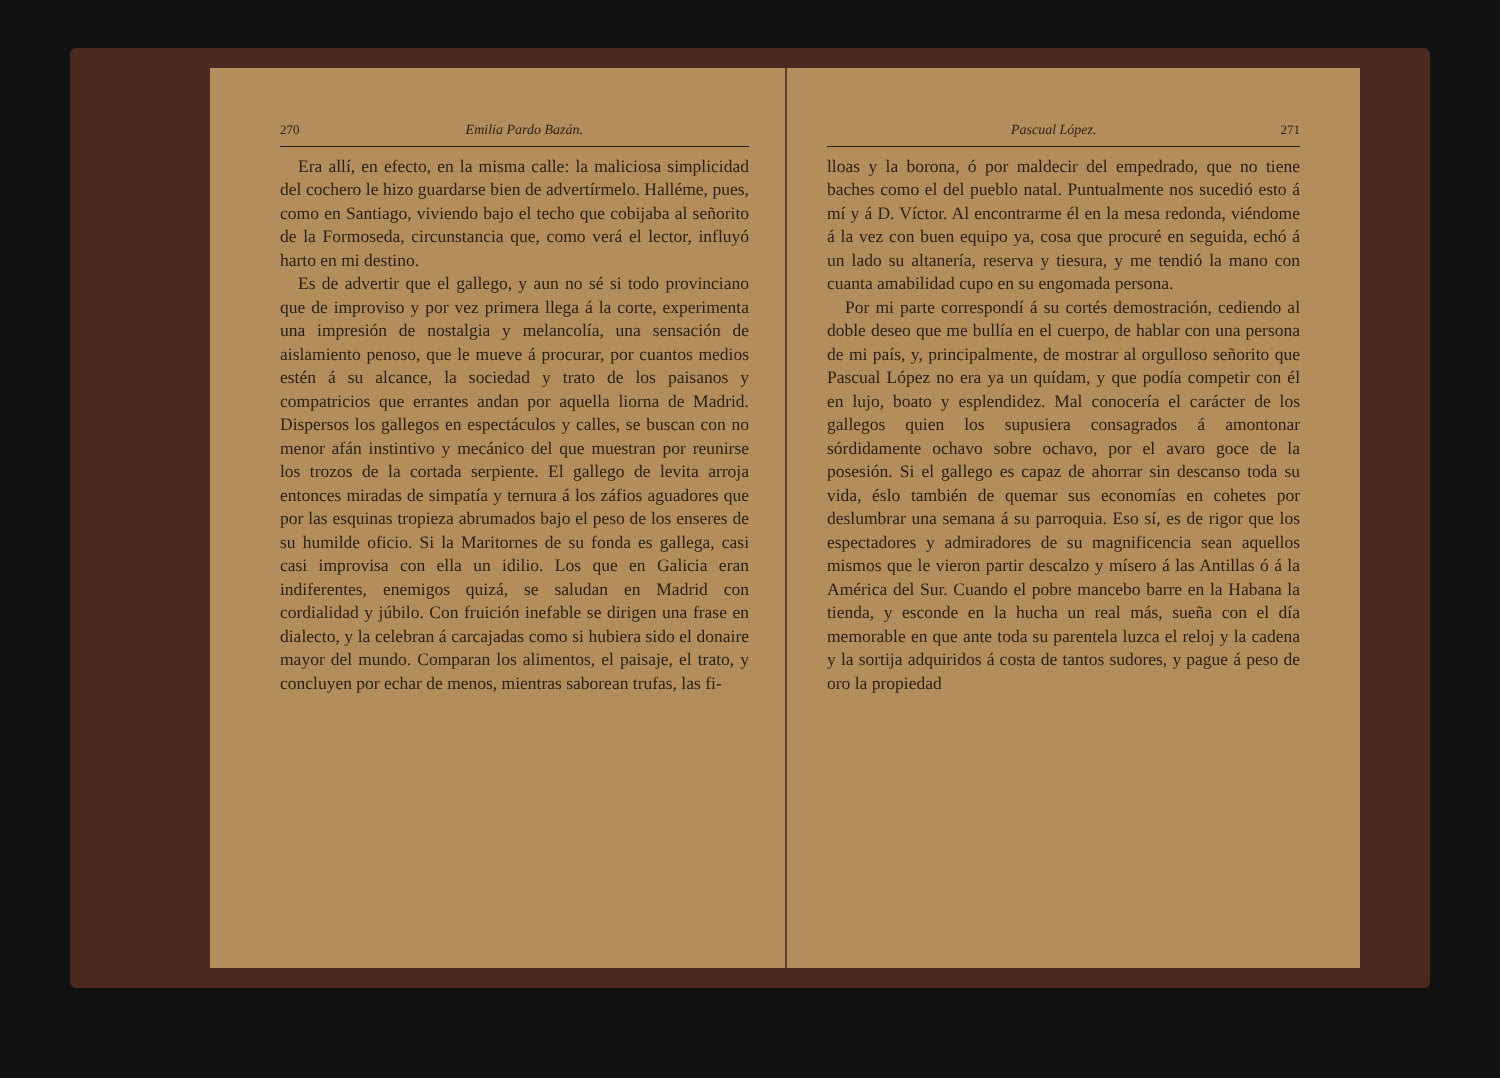270 Emilia Pardo Bazán.
Era allí, en efecto, en la misma calle: la maliciosa simplicidad del cochero le hizo guardarse bien de advertírmelo. Halléme, pues, como en Santiago, viviendo bajo el techo que cobijaba al señorito de la Formoseda, circunstancia que, como verá el lector, influyó harto en mi destino.
Es de advertir que el gallego, y aun no sé si todo provinciano que de improviso y por vez primera llega á la corte, experimenta una impresión de nostalgia y melancolía, una sensación de aislamiento penoso, que le mueve á procurar, por cuantos medios estén á su alcance, la sociedad y trato de los paisanos y compatricios que errantes andan por aquella liorna de Madrid. Dispersos los gallegos en espectáculos y calles, se buscan con no menor afán instintivo y mecánico del que muestran por reunirse los trozos de la cortada serpiente. El gallego de levita arroja entonces miradas de simpatía y ternura á los záfios aguadores que por las esquinas tropieza abrumados bajo el peso de los enseres de su humilde oficio. Si la Maritornes de su fonda es gallega, casi casi improvisa con ella un idilio. Los que en Galicia eran indiferentes, enemigos quizá, se saludan en Madrid con cordialidad y júbilo. Con fruición inefable se dirigen una frase en dialecto, y la celebran á carcajadas como si hubiera sido el donaire mayor del mundo. Comparan los alimentos, el paisaje, el trato, y concluyen por echar de menos, mientras saborean trufas, las fi-
Pascual López. 271
lloas y la borona, ó por maldecir del empedrado, que no tiene baches como el del pueblo natal. Puntualmente nos sucedió esto á mí y á D. Víctor. Al encontrarme él en la mesa redonda, viéndome á la vez con buen equipo ya, cosa que procuré en seguida, echó á un lado su altanería, reserva y tiesura, y me tendió la mano con cuanta amabilidad cupo en su engomada persona.
Por mi parte correspondí á su cortés demostración, cediendo al doble deseo que me bullía en el cuerpo, de hablar con una persona de mi país, y, principalmente, de mostrar al orgulloso señorito que Pascual López no era ya un quídam, y que podía competir con él en lujo, boato y esplendidez. Mal conocería el carácter de los gallegos quien los supusiera consagrados á amontonar sórdidamente ochavo sobre ochavo, por el avaro goce de la posesión. Si el gallego es capaz de ahorrar sin descanso toda su vida, éslo también de quemar sus economías en cohetes por deslumbrar una semana á su parroquia. Eso sí, es de rigor que los espectadores y admiradores de su magnificencia sean aquellos mismos que le vieron partir descalzo y mísero á las Antillas ó á la América del Sur. Cuando el pobre mancebo barre en la Habana la tienda, y esconde en la hucha un real más, sueña con el día memorable en que ante toda su parentela luzca el reloj y la cadena y la sortija adquiridos á costa de tantos sudores, y pague á peso de oro la propiedad